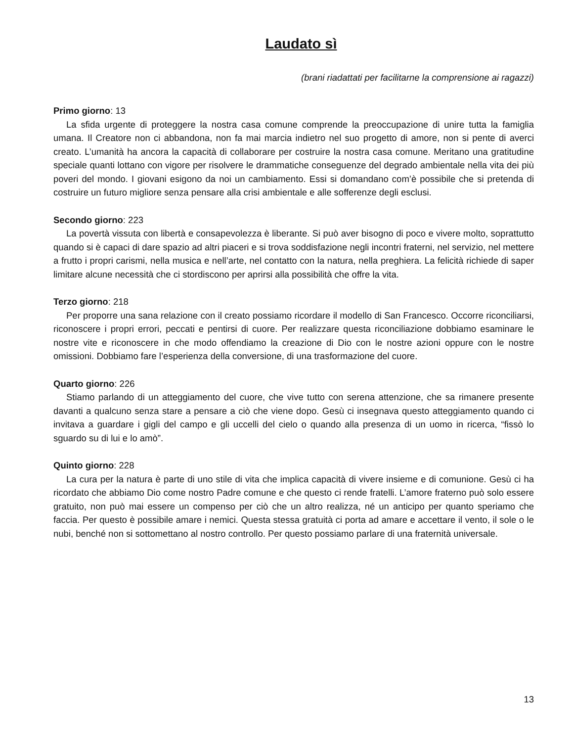Laudato sì
(brani riadattati per facilitarne la comprensione ai ragazzi)
Primo giorno: 13
La sfida urgente di proteggere la nostra casa comune comprende la preoccupazione di unire tutta la famiglia umana. Il Creatore non ci abbandona, non fa mai marcia indietro nel suo progetto di amore, non si pente di averci creato. L’umanità ha ancora la capacità di collaborare per costruire la nostra casa comune. Meritano una gratitudine speciale quanti lottano con vigore per risolvere le drammatiche conseguenze del degrado ambientale nella vita dei più poveri del mondo. I giovani esigono da noi un cambiamento. Essi si domandano com’è possibile che si pretenda di costruire un futuro migliore senza pensare alla crisi ambientale e alle sofferenze degli esclusi.
Secondo giorno: 223
La povertà vissuta con libertà e consapevolezza è liberante. Si può aver bisogno di poco e vivere molto, soprattutto quando si è capaci di dare spazio ad altri piaceri e si trova soddisfazione negli incontri fraterni, nel servizio, nel mettere a frutto i propri carismi, nella musica e nell’arte, nel contatto con la natura, nella preghiera. La felicità richiede di saper limitare alcune necessità che ci stordiscono per aprirsi alla possibilità che offre la vita.
Terzo giorno: 218
Per proporre una sana relazione con il creato possiamo ricordare il modello di San Francesco. Occorre riconciliarsi, riconoscere i propri errori, peccati e pentirsi di cuore. Per realizzare questa riconciliazione dobbiamo esaminare le nostre vite e riconoscere in che modo offendiamo la creazione di Dio con le nostre azioni oppure con le nostre omissioni. Dobbiamo fare l’esperienza della conversione, di una trasformazione del cuore.
Quarto giorno: 226
Stiamo parlando di un atteggiamento del cuore, che vive tutto con serena attenzione, che sa rimanere presente davanti a qualcuno senza stare a pensare a ciò che viene dopo. Gesù ci insegnava questo atteggiamento quando ci invitava a guardare i gigli del campo e gli uccelli del cielo o quando alla presenza di un uomo in ricerca, “fissò lo sguardo su di lui e lo amò”.
Quinto giorno: 228
La cura per la natura è parte di uno stile di vita che implica capacità di vivere insieme e di comunione. Gesù ci ha ricordato che abbiamo Dio come nostro Padre comune e che questo ci rende fratelli. L’amore fraterno può solo essere gratuito, non può mai essere un compenso per ciò che un altro realizza, né un anticipo per quanto speriamo che faccia. Per questo è possibile amare i nemici. Questa stessa gratuità ci porta ad amare e accettare il vento, il sole o le nubi, benché non si sottomettano al nostro controllo. Per questo possiamo parlare di una fraternità universale.
13